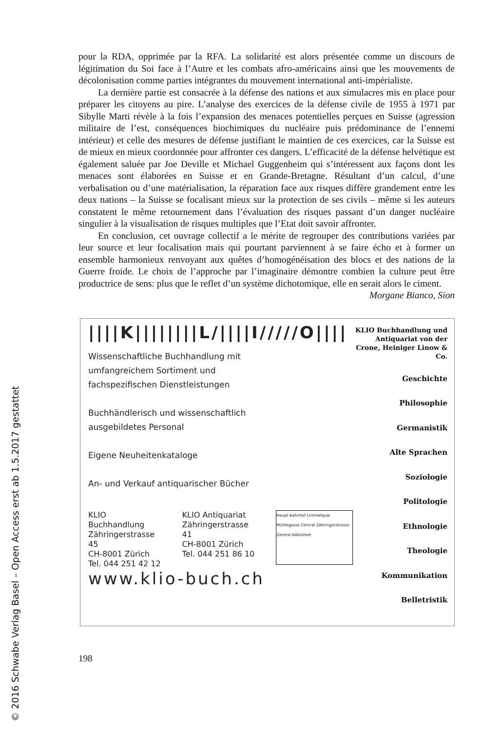© 2016 Schwabe Verlag Basel – Open Access erst ab 1.5.2017 gestattet
pour la RDA, opprimée par la RFA. La solidarité est alors présentée comme un discours de légitimation du Soi face à l’Autre et les combats afro-américains ainsi que les mouvements de décolonisation comme parties intégrantes du mouvement international anti-impérialiste.
La dernière partie est consacrée à la défense des nations et aux simulacres mis en place pour préparer les citoyens au pire. L’analyse des exercices de la défense civile de 1955 à 1971 par Sibylle Marti révèle à la fois l’expansion des menaces potentielles perçues en Suisse (agression militaire de l’est, conséquences biochimiques du nucléaire puis prédominance de l’ennemi intérieur) et celle des mesures de défense justifiant le maintien de ces exercices, car la Suisse est de mieux en mieux coordonnée pour affronter ces dangers. L’efficacité de la défense helvétique est également saluée par Joe Deville et Michael Guggenheim qui s’intéressent aux façons dont les menaces sont élaborées en Suisse et en Grande-Bretagne. Résultant d’un calcul, d’une verbalisation ou d’une matérialisation, la réparation face aux risques diffère grandement entre les deux nations – la Suisse se focalisant mieux sur la protection de ses civils – même si les auteurs constatent le même retournement dans l’évaluation des risques passant d’un danger nucléaire singulier à la visualisation de risques multiples que l’Etat doit savoir affronter.
En conclusion, cet ouvrage collectif a le mérite de regrouper des contributions variées par leur source et leur focalisation mais qui pourtant parviennent à se faire écho et à former un ensemble harmonieux renvoyant aux quêtes d’homogénéisation des blocs et des nations de la Guerre froide. Le choix de l’approche par l’imaginaire démontre combien la culture peut être productrice de sens: plus que le reflet d’un système dichotomique, elle en serait alors le ciment.
Morgane Bianco, Sion
||||K||||||||L/||||I/////O||||
Wissenschaftliche Buchhandlung mit
umfangreichem Sortiment und
fachspezifischen Dienstleistungen
Buchhändlerisch und wissenschaftlich
ausgebildetes Personal
Eigene Neuheitenkataloge
An- und Verkauf antiquarischer Bücher
KLIO Buchhandlung
Zähringerstrasse 45
CH-8001 Zürich
Tel. 044 251 42 12
KLIO Antiquariat
Zähringerstrasse 41
CH-8001 Zürich
Tel. 044 251 86 10
Haupt-bahnhof Limmatquai Mühlegasse Central Zähringerstrasse Zentral-bibliothek
www.klio-buch.ch
KLIO Buchhandlung und Antiquariat von der Crone, Heiniger Linow & Co.
Geschichte
Philosophie
Germanistik
Alte Sprachen
Soziologie
Politologie
Ethnologie
Theologie
Kommunikation
Belletristik
198